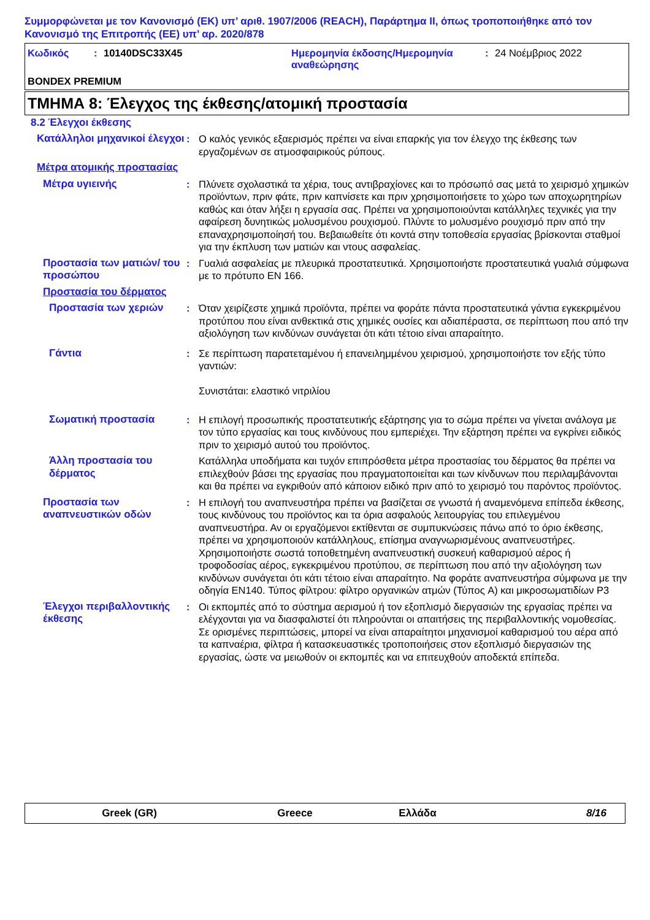Συμμορφώνεται με τον Κανονισμό (ΕΚ) υπ’ αριθ. 1907/2006 (REACH), Παράρτημα II, όπως τροποποιήθηκε από τον Κανονισμό της Επιτροπής (ΕΕ) υπ’ αρ. 2020/878
Κωδικός : 10140DSC33X45 Ημερομηνία έκδοσης/Ημερομηνία αναθεώρησης
: 24 Νοέμβριος 2022
BONDEX PREMIUM
ΤΜΗΜΑ 8: Έλεγχος της έκθεσης/ατομική προστασία
8.2 Έλεγχοι έκθεσης
Κατάλληλοι μηχανικοί έλεγχοι
: Ο καλός γενικός εξαερισμός πρέπει να είναι επαρκής για τον έλεγχο της έκθεσης των εργαζομένων σε ατμοσφαιρικούς ρύπους.
Μέτρα ατομικής προστασίας
Μέτρα υγιεινής : Πλύνετε σχολαστικά τα χέρια, τους αντιβραχίονες και το πρόσωπό σας μετά το χειρισμό χημικών προϊόντων, πριν φάτε, πριν καπνίσετε και πριν χρησιμοποιήσετε το χώρο των αποχωρητηρίων καθώς και όταν λήξει η εργασία σας. Πρέπει να χρησιμοποιούνται κατάλληλες τεχνικές για την αφαίρεση δυνητικώς μολυσμένου ρουχισμού. Πλύντε το μολυσμένο ρουχισμό πριν από την επαναχρησιμοποίησή του. Βεβαιωθείτε ότι κοντά στην τοποθεσία εργασίας βρίσκονται σταθμοί για την έκπλυση των ματιών και ντους ασφαλείας.
Προστασία των ματιών/ του προσώπου
: Γυαλιά ασφαλείας με πλευρικά προστατευτικά. Χρησιμοποιήστε προστατευτικά γυαλιά σύμφωνα με το πρότυπο EN 166.
Προστασία του δέρματος
Προστασία των χεριών : Όταν χειρίζεστε χημικά προϊόντα, πρέπει να φοράτε πάντα προστατευτικά γάντια εγκεκριμένου προτύπου που είναι ανθεκτικά στις χημικές ουσίες και αδιαπέραστα, σε περίπτωση που από την αξιολόγηση των κινδύνων συνάγεται ότι κάτι τέτοιο είναι απαραίτητο.
Γάντια : Σε περίπτωση παρατεταμένου ή επανειλημμένου χειρισμού, χρησιμοποιήστε τον εξής τύπο γαντιών:
Συνιστάται: ελαστικό νιτριλίου
Σωματική προστασία : Η επιλογή προσωπικής προστατευτικής εξάρτησης για το σώμα πρέπει να γίνεται ανάλογα με τον τύπο εργασίας και τους κινδύνους που εμπεριέχει. Την εξάρτηση πρέπει να εγκρίνει ειδικός πριν το χειρισμό αυτού του προϊόντος.
Άλλη προστασία του δέρματος
Κατάλληλα υποδήματα και τυχόν επιπρόσθετα μέτρα προστασίας του δέρματος θα πρέπει να επιλεχθούν βάσει της εργασίας που πραγματοποιείται και των κίνδυνων που περιλαμβάνονται και θα πρέπει να εγκριθούν από κάποιον ειδικό πριν από το χειρισμό του παρόντος προϊόντος.
Προστασία των αναπνευστικών οδών
: Η επιλογή του αναπνευστήρα πρέπει να βασίζεται σε γνωστά ή αναμενόμενα επίπεδα έκθεσης, τους κινδύνους του προϊόντος και τα όρια ασφαλούς λειτουργίας του επιλεγμένου αναπνευστήρα. Αν οι εργαζόμενοι εκτίθενται σε συμπυκνώσεις πάνω από το όριο έκθεσης, πρέπει να χρησιμοποιούν κατάλληλους, επίσημα αναγνωρισμένους αναπνευστήρες. Χρησιμοποιήστε σωστά τοποθετημένη αναπνευστική συσκευή καθαρισμού αέρος ή τροφοδοσίας αέρος, εγκεκριμένου προτύπου, σε περίπτωση που από την αξιολόγηση των κινδύνων συνάγεται ότι κάτι τέτοιο είναι απαραίτητο. Να φοράτε αναπνευστήρα σύμφωνα με την οδηγία EN140. Τύπος φίλτρου: φίλτρο οργανικών ατμών (Τύπος A) και μικροσωματιδίων P3
Έλεγχοι περιβαλλοντικής έκθεσης
: Οι εκπομπές από το σύστημα αερισμού ή τον εξοπλισμό διεργασιών της εργασίας πρέπει να ελέγχονται για να διασφαλιστεί ότι πληρούνται οι απαιτήσεις της περιβαλλοντικής νομοθεσίας. Σε ορισμένες περιπτώσεις, μπορεί να είναι απαραίτητοι μηχανισμοί καθαρισμού του αέρα από τα καπναέρια, φίλτρα ή κατασκευαστικές τροποποιήσεις στον εξοπλισμό διεργασιών της εργασίας, ώστε να μειωθούν οι εκπομπές και να επιτευχθούν αποδεκτά επίπεδα.
Greek (GR) Greece Ελλάδα 8/16